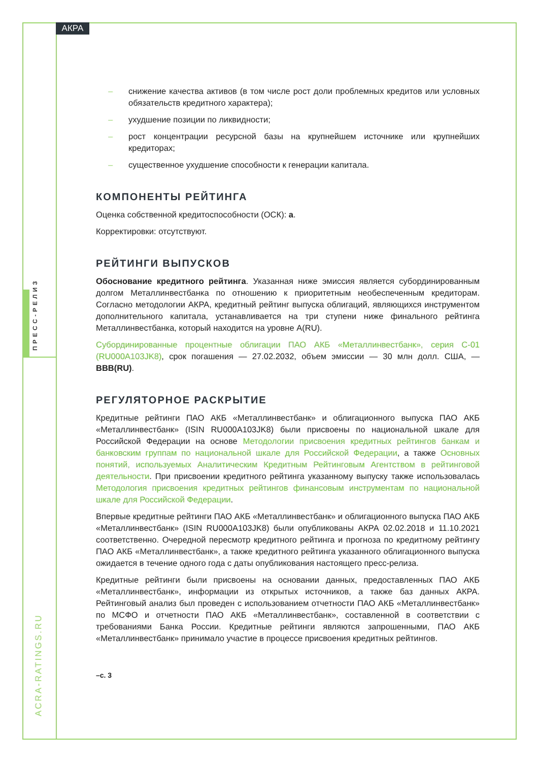АКРА
ПРЕСС-РЕЛИЗ
ACRA-RATINGS.RU
– снижение качества активов (в том числе рост доли проблемных кредитов или условных обязательств кредитного характера);
– ухудшение позиции по ликвидности;
– рост концентрации ресурсной базы на крупнейшем источнике или крупнейших кредиторах;
– существенное ухудшение способности к генерации капитала.
КОМПОНЕНТЫ РЕЙТИНГА
Оценка собственной кредитоспособности (ОСК): a.
Корректировки: отсутствуют.
РЕЙТИНГИ ВЫПУСКОВ
Обоснование кредитного рейтинга. Указанная ниже эмиссия является субординированным долгом Металлинвестбанка по отношению к приоритетным необеспеченным кредиторам. Согласно методологии АКРА, кредитный рейтинг выпуска облигаций, являющихся инструментом дополнительного капитала, устанавливается на три ступени ниже финального рейтинга Металлинвестбанка, который находится на уровне A(RU).
Субординированные процентные облигации ПАО АКБ «Металлинвестбанк», серия С-01 (RU000A103JK8), срок погашения — 27.02.2032, объем эмиссии — 30 млн долл. США, — BBB(RU).
РЕГУЛЯТОРНОЕ РАСКРЫТИЕ
Кредитные рейтинги ПАО АКБ «Металлинвестбанк» и облигационного выпуска ПАО АКБ «Металлинвестбанк» (ISIN RU000A103JK8) были присвоены по национальной шкале для Российской Федерации на основе Методологии присвоения кредитных рейтингов банкам и банковским группам по национальной шкале для Российской Федерации, а также Основных понятий, используемых Аналитическим Кредитным Рейтинговым Агентством в рейтинговой деятельности. При присвоении кредитного рейтинга указанному выпуску также использовалась Методология присвоения кредитных рейтингов финансовым инструментам по национальной шкале для Российской Федерации.
Впервые кредитные рейтинги ПАО АКБ «Металлинвестбанк» и облигационного выпуска ПАО АКБ «Металлинвестбанк» (ISIN RU000A103JK8) были опубликованы АКРА 02.02.2018 и 11.10.2021 соответственно. Очередной пересмотр кредитного рейтинга и прогноза по кредитному рейтингу ПАО АКБ «Металлинвестбанк», а также кредитного рейтинга указанного облигационного выпуска ожидается в течение одного года с даты опубликования настоящего пресс-релиза.
Кредитные рейтинги были присвоены на основании данных, предоставленных ПАО АКБ «Металлинвестбанк», информации из открытых источников, а также баз данных АКРА. Рейтинговый анализ был проведен с использованием отчетности ПАО АКБ «Металлинвестбанк» по МСФО и отчетности ПАО АКБ «Металлинвестбанк», составленной в соответствии с требованиями Банка России. Кредитные рейтинги являются запрошенными, ПАО АКБ «Металлинвестбанк» принимало участие в процессе присвоения кредитных рейтингов.
–с. 3